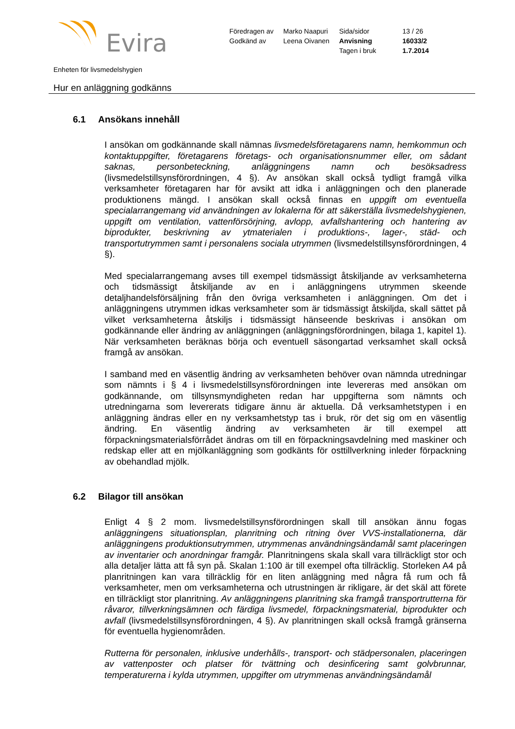Evira
| Föredragen av | Marko Naapuri | Sida/sidor | 13 / 26 |
| Godkänd av | Leena Oivanen | Anvisning | 16033/2 |
| | | Tagen i bruk | 1.7.2014 |
Enheten för livsmedelshygien
Hur en anläggning godkänns
6.1 Ansökans innehåll
I ansökan om godkännande skall nämnas livsmedelsföretagarens namn, hemkommun och kontaktuppgifter, företagarens företags- och organisationsnummer eller, om sådant saknas, personbeteckning, anläggningens namn och besöksadress (livsmedelstillsynsförordningen, 4 §). Av ansökan skall också tydligt framgå vilka verksamheter företagaren har för avsikt att idka i anläggningen och den planerade produktionens mängd. I ansökan skall också finnas en uppgift om eventuella specialarrangemang vid användningen av lokalerna för att säkerställa livsmedelshygienen, uppgift om ventilation, vattenförsörjning, avlopp, avfallshantering och hantering av biprodukter, beskrivning av ytmaterialen i produktions-, lager-, städ- och transportutrymmen samt i personalens sociala utrymmen (livsmedelstillsynsförordningen, 4 §).
Med specialarrangemang avses till exempel tidsmässigt åtskiljande av verksamheterna och tidsmässigt åtskiljande av en i anläggningens utrymmen skeende detaljhandelsförsäljning från den övriga verksamheten i anläggningen. Om det i anläggningens utrymmen idkas verksamheter som är tidsmässigt åtskiljda, skall sättet på vilket verksamheterna åtskiljs i tidsmässigt hänseende beskrivas i ansökan om godkännande eller ändring av anläggningen (anläggningsförordningen, bilaga 1, kapitel 1). När verksamheten beräknas börja och eventuell säsongartad verksamhet skall också framgå av ansökan.
I samband med en väsentlig ändring av verksamheten behöver ovan nämnda utredningar som nämnts i § 4 i livsmedelstillsynsförordningen inte levereras med ansökan om godkännande, om tillsynsmyndigheten redan har uppgifterna som nämnts och utredningarna som levererats tidigare ännu är aktuella. Då verksamhetstypen i en anläggning ändras eller en ny verksamhetstyp tas i bruk, rör det sig om en väsentlig ändring. En väsentlig ändring av verksamheten är till exempel att förpackningsmaterialsförrådet ändras om till en förpackningsavdelning med maskiner och redskap eller att en mjölkanläggning som godkänts för osttillverkning inleder förpackning av obehandlad mjölk.
6.2 Bilagor till ansökan
Enligt 4 § 2 mom. livsmedelstillsynsförordningen skall till ansökan ännu fogas anläggningens situationsplan, planritning och ritning över VVS-installationerna, där anläggningens produktionsutrymmen, utrymmenas användningsändamål samt placeringen av inventarier och anordningar framgår. Planritningens skala skall vara tillräckligt stor och alla detaljer lätta att få syn på. Skalan 1:100 är till exempel ofta tillräcklig. Storleken A4 på planritningen kan vara tillräcklig för en liten anläggning med några få rum och få verksamheter, men om verksamheterna och utrustningen är rikligare, är det skäl att förete en tillräckligt stor planritning. Av anläggningens planritning ska framgå transportrutterna för råvaror, tillverkningsämnen och färdiga livsmedel, förpackningsmaterial, biprodukter och avfall (livsmedelstillsynsförordningen, 4 §). Av planritningen skall också framgå gränserna för eventuella hygienområden.
Rutterna för personalen, inklusive underhålls-, transport- och städpersonalen, placeringen av vattenposter och platser för tvättning och desinficering samt golvbrunnar, temperaturerna i kylda utrymmen, uppgifter om utrymmenas användningsändamål